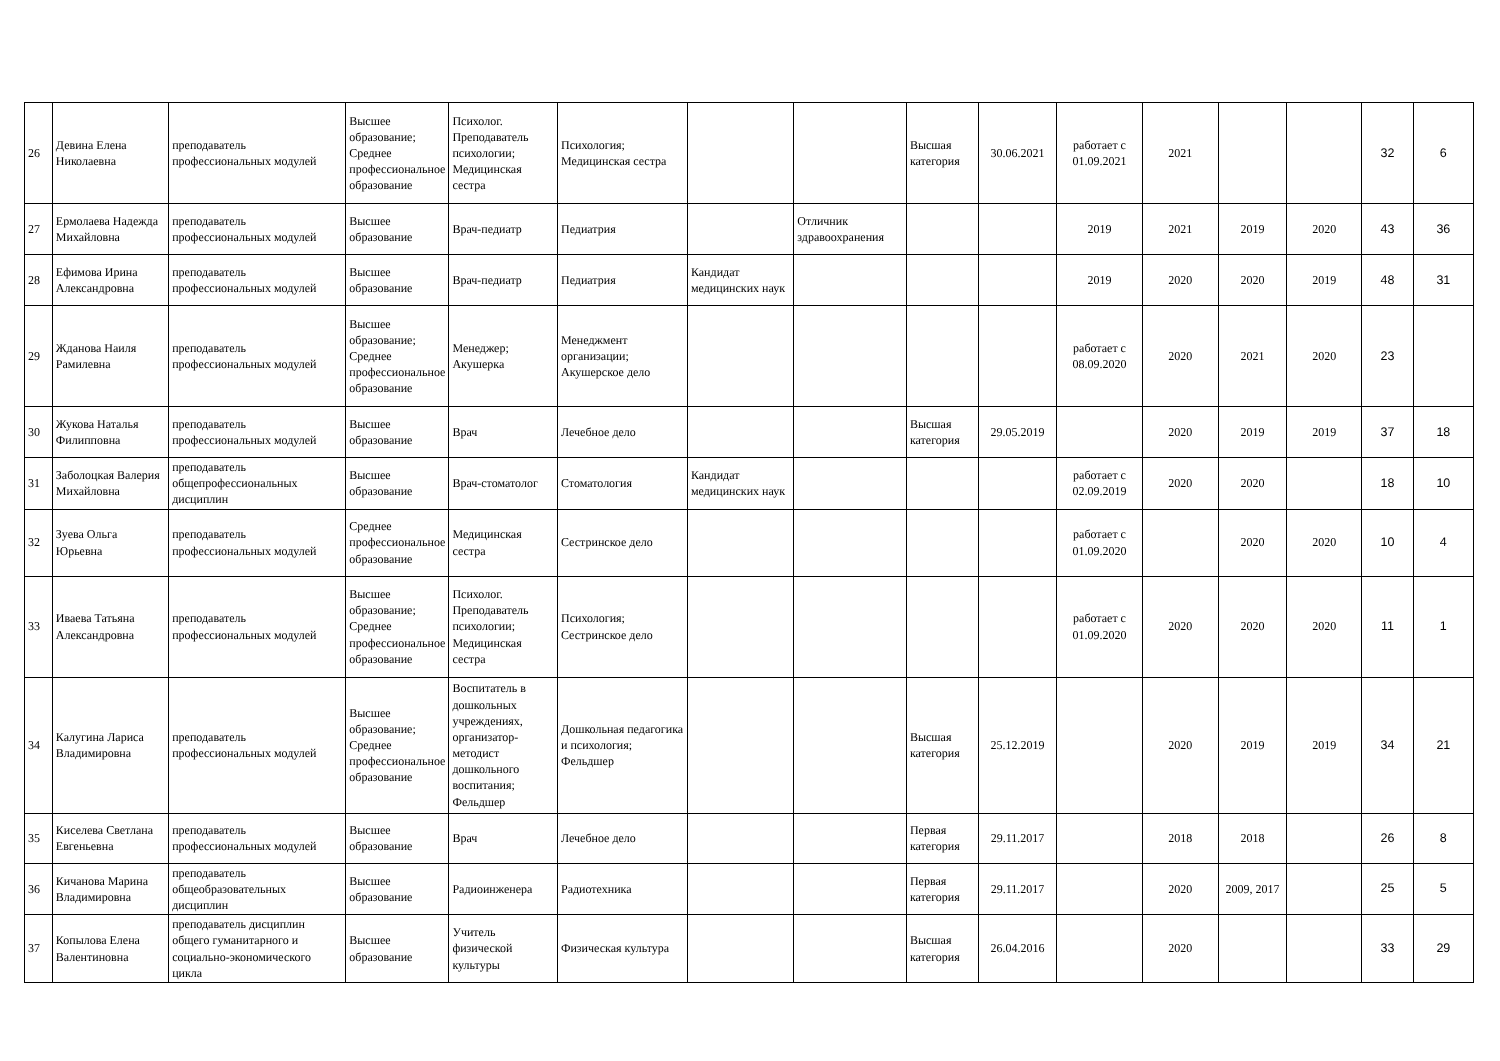| 26 | Девина Елена Николаевна | преподаватель профессиональных модулей | Высшее образование; Среднее профессиональное образование | Психолог. Преподаватель психологии; Медицинская сестра | Психология; Медицинская сестра | | | Высшая категория | 30.06.2021 | работает с 01.09.2021 | 2021 | | | 32 | 6 |
| 27 | Ермолаева Надежда Михайловна | преподаватель профессиональных модулей | Высшее образование | Врач-педиатр | Педиатрия | | Отличник здравоохранения | | | 2019 | 2021 | 2019 | 2020 | 43 | 36 |
| 28 | Ефимова Ирина Александровна | преподаватель профессиональных модулей | Высшее образование | Врач-педиатр | Педиатрия | Кандидат медицинских наук | | | | 2019 | 2020 | 2020 | 2019 | 48 | 31 |
| 29 | Жданова Наиля Рамилевна | преподаватель профессиональных модулей | Высшее образование; Среднее профессиональное образование | Менеджер; Акушерка | Менеджмент организации; Акушерское дело | | | | | работает с 08.09.2020 | 2020 | 2021 | 2020 | 23 | |
| 30 | Жукова Наталья Филипповна | преподаватель профессиональных модулей | Высшее образование | Врач | Лечебное дело | | | Высшая категория | 29.05.2019 | | 2020 | 2019 | 2019 | 37 | 18 |
| 31 | Заболоцкая Валерия Михайловна | преподаватель общепрофессиональных дисциплин | Высшее образование | Врач-стоматолог | Стоматология | Кандидат медицинских наук | | | | работает с 02.09.2019 | 2020 | 2020 | | 18 | 10 |
| 32 | Зуева Ольга Юрьевна | преподаватель профессиональных модулей | Среднее профессиональное образование | Медицинская сестра | Сестринское дело | | | | | работает с 01.09.2020 | | 2020 | 2020 | 10 | 4 |
| 33 | Иваева Татьяна Александровна | преподаватель профессиональных модулей | Высшее образование; Среднее профессиональное образование | Психолог. Преподаватель психологии; Медицинская сестра | Психология; Сестринское дело | | | | | работает с 01.09.2020 | 2020 | 2020 | 2020 | 11 | 1 |
| 34 | Калугина Лариса Владимировна | преподаватель профессиональных модулей | Высшее образование; Среднее профессиональное образование | Воспитатель в дошкольных учреждениях, организатор-методист дошкольного воспитания; Фельдшер | Дошкольная педагогика и психология; Фельдшер | | | Высшая категория | 25.12.2019 | | 2020 | 2019 | 2019 | 34 | 21 |
| 35 | Киселева Светлана Евгеньевна | преподаватель профессиональных модулей | Высшее образование | Врач | Лечебное дело | | | Первая категория | 29.11.2017 | | 2018 | 2018 | | 26 | 8 |
| 36 | Кичанова Марина Владимировна | преподаватель общеобразовательных дисциплин | Высшее образование | Радиоинженера | Радиотехника | | | Первая категория | 29.11.2017 | | 2020 | 2009, 2017 | | 25 | 5 |
| 37 | Копылова Елена Валентиновна | преподаватель дисциплин общего гуманитарного и социально-экономического цикла | Высшее образование | Учитель физической культуры | Физическая культура | | | Высшая категория | 26.04.2016 | | 2020 | | | 33 | 29 |